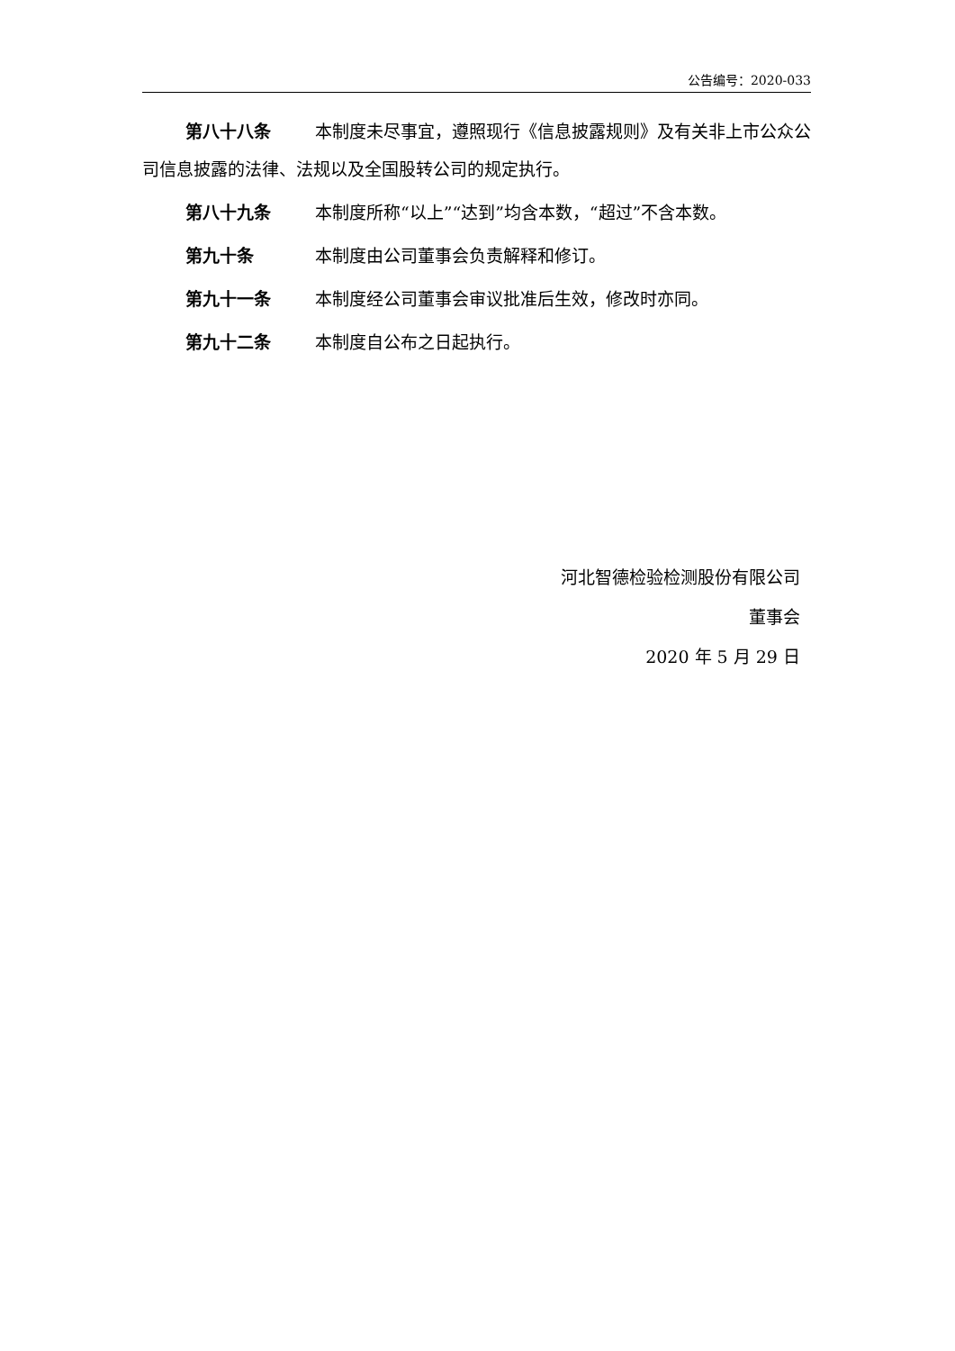公告编号：2020-033
第八十八条 本制度未尽事宜，遵照现行《信息披露规则》及有关非上市公众公司信息披露的法律、法规以及全国股转公司的规定执行。
第八十九条 本制度所称“以上”“达到”均含本数，“超过”不含本数。
第九十条 本制度由公司董事会负责解释和修订。
第九十一条 本制度经公司董事会审议批准后生效，修改时亦同。
第九十二条 本制度自公布之日起执行。
河北智德检验检测股份有限公司
董事会
2020 年 5 月 29 日